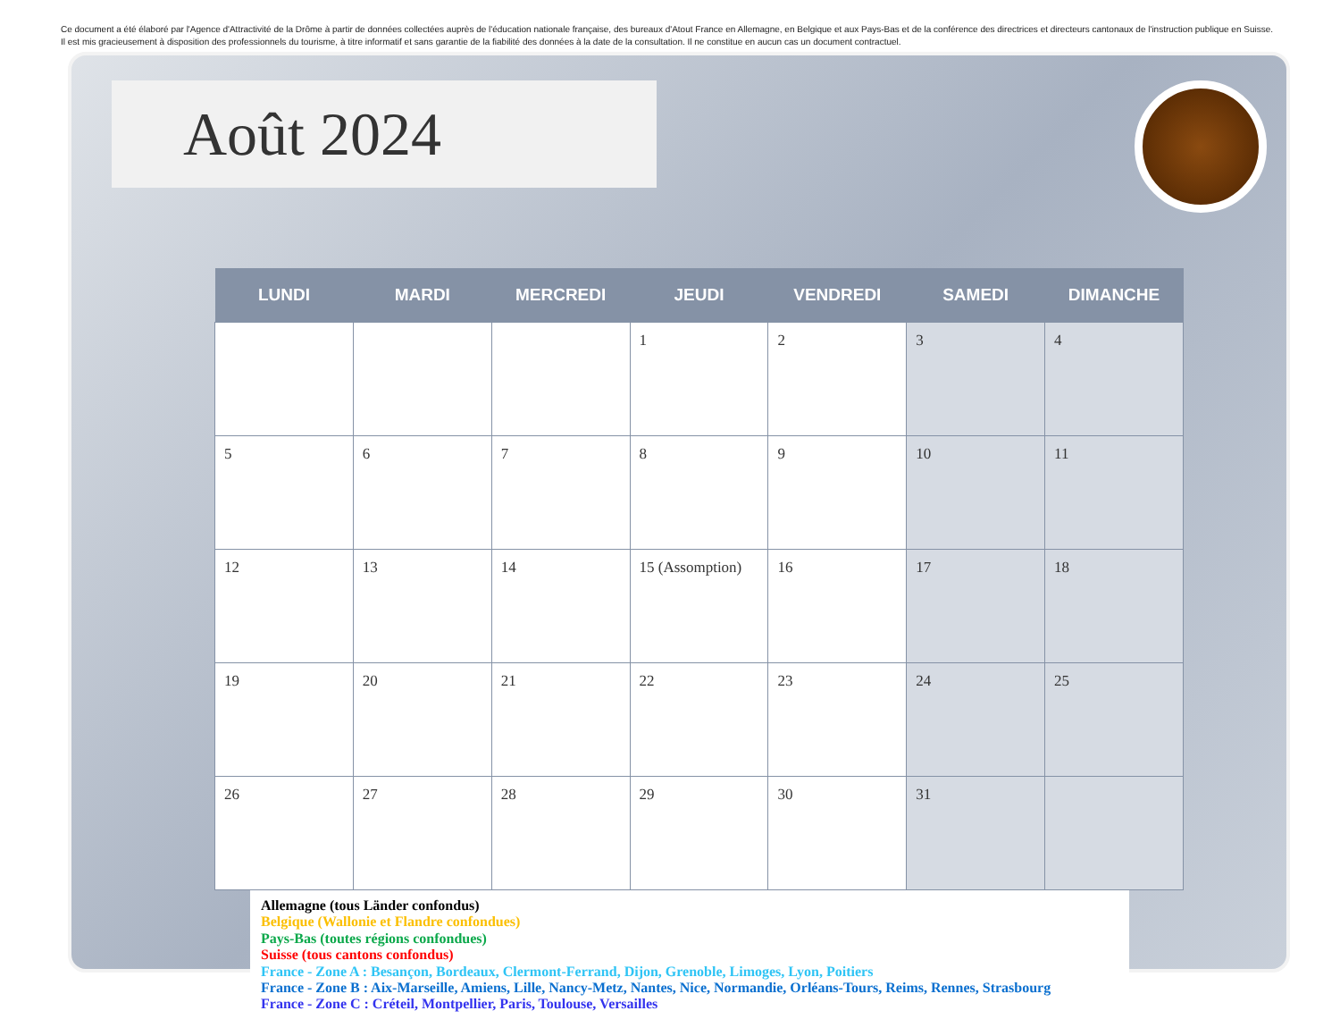Ce document a été élaboré par l'Agence d'Attractivité de la Drôme à partir de données collectées auprès de l'éducation nationale française, des bureaux d'Atout France en Allemagne, en Belgique et aux Pays-Bas et de la conférence des directrices et directeurs cantonaux de l'instruction publique en Suisse. Il est mis gracieusement à disposition des professionnels du tourisme, à titre informatif et sans garantie de la fiabilité des données à la date de la consultation. Il ne constitue en aucun cas un document contractuel.
Août 2024
| LUNDI | MARDI | MERCREDI | JEUDI | VENDREDI | SAMEDI | DIMANCHE |
| --- | --- | --- | --- | --- | --- | --- |
| | | | 1 | 2 | 3 | 4 |
| 5 | 6 | 7 | 8 | 9 | 10 | 11 |
| 12 | 13 | 14 | 15 (Assomption) | 16 | 17 | 18 |
| 19 | 20 | 21 | 22 | 23 | 24 | 25 |
| 26 | 27 | 28 | 29 | 30 | 31 | |
Allemagne (tous Länder confondus)
Belgique (Wallonie et Flandre confondues)
Pays-Bas (toutes régions confondues)
Suisse (tous cantons confondus)
France - Zone A : Besançon, Bordeaux, Clermont-Ferrand, Dijon, Grenoble, Limoges, Lyon, Poitiers
France - Zone B : Aix-Marseille, Amiens, Lille, Nancy-Metz, Nantes, Nice, Normandie, Orléans-Tours, Reims, Rennes, Strasbourg
France - Zone C : Créteil, Montpellier, Paris, Toulouse, Versailles